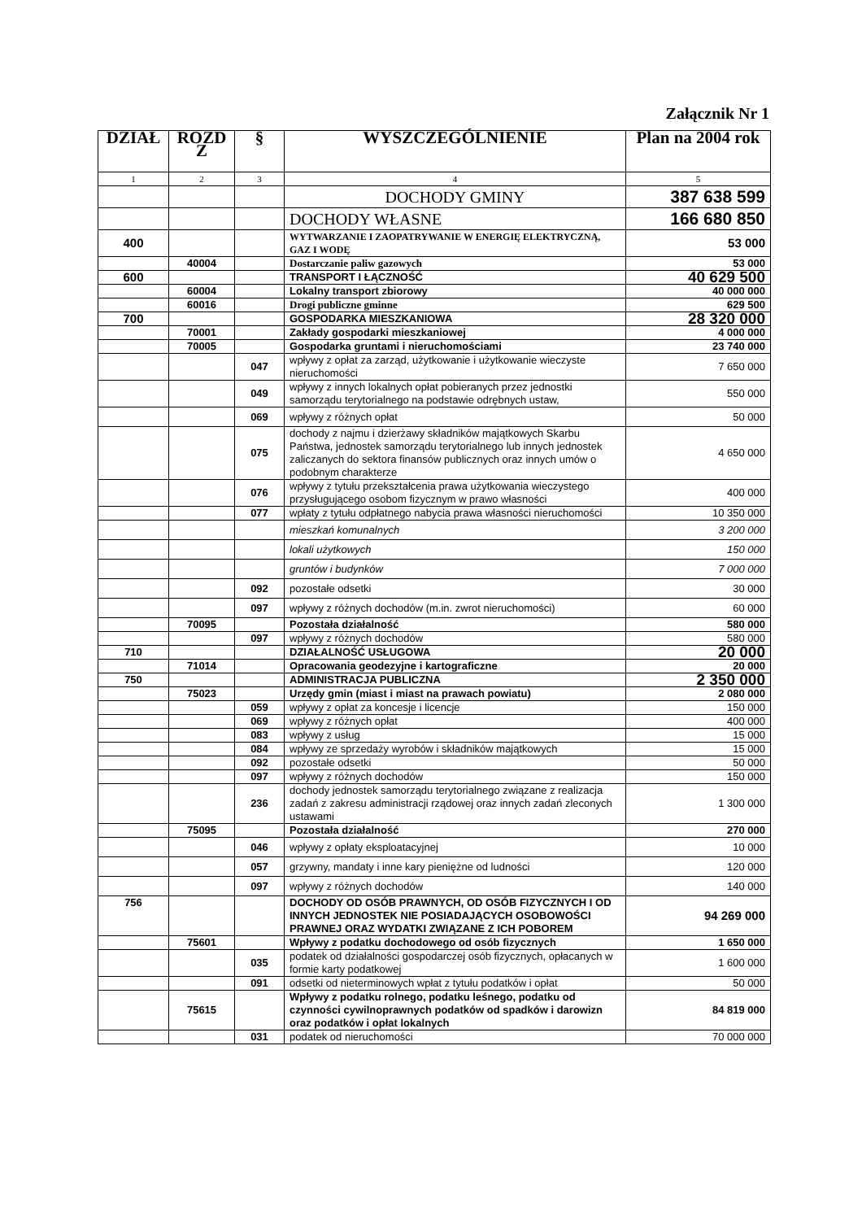Załącznik Nr 1
| DZIAŁ | ROZD Z | § | WYSZCZEGÓLNIENIE | Plan na 2004 rok |
| --- | --- | --- | --- | --- |
| 1 | 2 | 3 | 4 | 5 |
| | | | DOCHODY GMINY | 387 638 599 |
| | | | DOCHODY WŁASNE | 166 680 850 |
| 400 | | | WYTWARZANIE I ZAOPATRYWANIE W ENERGIĘ ELEKTRYCZNĄ, GAZ I WODĘ | 53 000 |
| | 40004 | | Dostarczanie paliw gazowych | 53 000 |
| 600 | | | TRANSPORT I ŁĄCZNOŚĆ | 40 629 500 |
| | 60004 | | Lokalny transport zbiorowy | 40 000 000 |
| | 60016 | | Drogi publiczne gminne | 629 500 |
| 700 | | | GOSPODARKA MIESZKANIOWA | 28 320 000 |
| | 70001 | | Zakłady gospodarki mieszkaniowej | 4 000 000 |
| | 70005 | | Gospodarka gruntami i nieruchomościami | 23 740 000 |
| | | 047 | wpływy z opłat za zarząd, użytkowanie i użytkowanie wieczyste nieruchomości | 7 650 000 |
| | | 049 | wpływy z innych lokalnych opłat pobieranych przez jednostki samorządu terytorialnego na podstawie odrębnych ustaw, | 550 000 |
| | | 069 | wpływy z różnych opłat | 50 000 |
| | | 075 | dochody z najmu i dzierżawy składników majątkowych Skarbu Państwa, jednostek samorządu terytorialnego lub innych jednostek zaliczanych do sektora finansów publicznych oraz innych umów o podobnym charakterze | 4 650 000 |
| | | 076 | wpływy z tytułu przekształcenia prawa użytkowania wieczystego przysługującego osobom fizycznym w prawo własności | 400 000 |
| | | 077 | wpłaty z tytułu odpłatnego nabycia prawa własności nieruchomości | 10 350 000 |
| | | | mieszkań komunalnych | 3 200 000 |
| | | | lokali użytkowych | 150 000 |
| | | | gruntów i budynków | 7 000 000 |
| | | 092 | pozostałe odsetki | 30 000 |
| | | 097 | wpływy z różnych dochodów (m.in. zwrot nieruchomości) | 60 000 |
| | 70095 | | Pozostała działalność | 580 000 |
| | | 097 | wpływy z różnych dochodów | 580 000 |
| 710 | | | DZIAŁALNOŚĆ USŁUGOWA | 20 000 |
| | 71014 | | Opracowania geodezyjne i kartograficzne | 20 000 |
| 750 | | | ADMINISTRACJA PUBLICZNA | 2 350 000 |
| | 75023 | | Urzędy gmin (miast i miast na prawach powiatu) | 2 080 000 |
| | | 059 | wpływy z opłat za koncesje i licencje | 150 000 |
| | | 069 | wpływy z różnych opłat | 400 000 |
| | | 083 | wpływy z usług | 15 000 |
| | | 084 | wpływy ze sprzedaży wyrobów i składników majątkowych | 15 000 |
| | | 092 | pozostałe odsetki | 50 000 |
| | | 097 | wpływy z różnych dochodów | 150 000 |
| | | 236 | dochody jednostek samorządu terytorialnego związane z realizacja zadań z zakresu administracji rządowej oraz innych zadań zleconych ustawami | 1 300 000 |
| | 75095 | | Pozostała działalność | 270 000 |
| | | 046 | wpływy z opłaty eksploatacyjnej | 10 000 |
| | | 057 | grzywny, mandaty i inne kary pieniężne od ludności | 120 000 |
| | | 097 | wpływy z różnych dochodów | 140 000 |
| 756 | | | DOCHODY OD OSÓB PRAWNYCH, OD OSÓB FIZYCZNYCH I OD INNYCH JEDNOSTEK NIE POSIADAJĄCYCH OSOBOWOŚCI PRAWNEJ ORAZ WYDATKI ZWIĄZANE Z ICH POBOREM | 94 269 000 |
| | 75601 | | Wpływy z podatku dochodowego od osób fizycznych | 1 650 000 |
| | | 035 | podatek od działalności gospodarczej osób fizycznych, opłacanych w formie karty podatkowej | 1 600 000 |
| | | 091 | odsetki od nieterminowych wpłat z tytułu podatków i opłat | 50 000 |
| | 75615 | | Wpływy z podatku rolnego, podatku leśnego, podatku od czynności cywilnoprawnych podatków od spadków i darowizn oraz podatków i opłat lokalnych | 84 819 000 |
| | | 031 | podatek od nieruchomości | 70 000 000 |